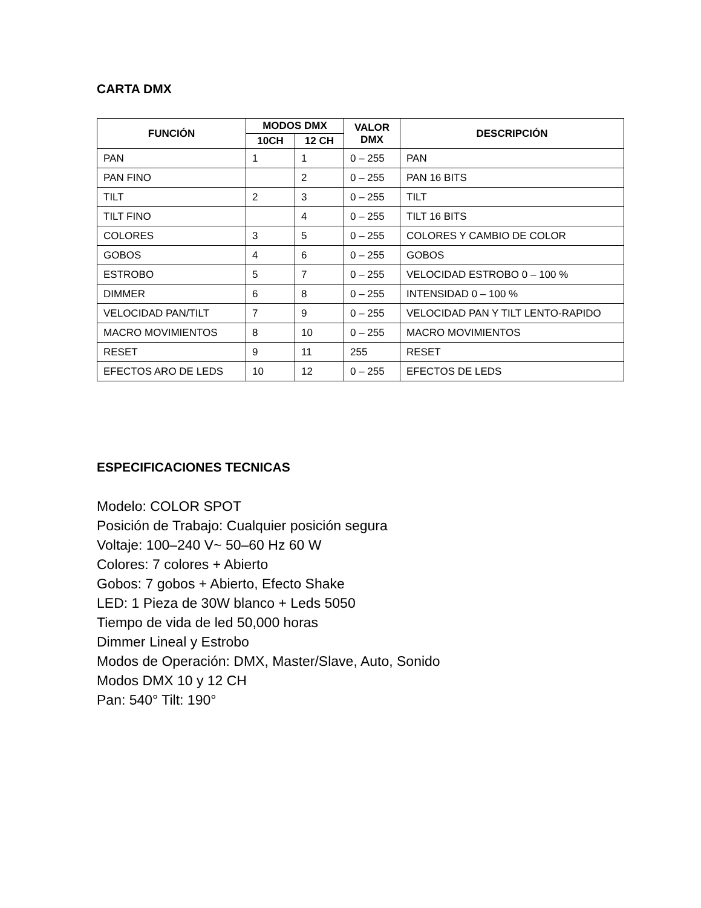CARTA DMX
| FUNCIÓN | MODOS DMX | | VALOR DMX | DESCRIPCIÓN |
| --- | --- | --- | --- | --- |
| | 10CH | 12 CH | | |
| PAN | 1 | 1 | 0 – 255 | PAN |
| PAN FINO | | 2 | 0 – 255 | PAN 16 BITS |
| TILT | 2 | 3 | 0 – 255 | TILT |
| TILT FINO | | 4 | 0 – 255 | TILT 16 BITS |
| COLORES | 3 | 5 | 0 – 255 | COLORES Y CAMBIO DE COLOR |
| GOBOS | 4 | 6 | 0 – 255 | GOBOS |
| ESTROBO | 5 | 7 | 0 – 255 | VELOCIDAD ESTROBO 0 – 100 % |
| DIMMER | 6 | 8 | 0 – 255 | INTENSIDAD 0 – 100 % |
| VELOCIDAD PAN/TILT | 7 | 9 | 0 – 255 | VELOCIDAD PAN Y TILT LENTO-RAPIDO |
| MACRO MOVIMIENTOS | 8 | 10 | 0 – 255 | MACRO MOVIMIENTOS |
| RESET | 9 | 11 | 255 | RESET |
| EFECTOS ARO DE LEDS | 10 | 12 | 0 – 255 | EFECTOS DE LEDS |
ESPECIFICACIONES TECNICAS
Modelo: COLOR SPOT
Posición de Trabajo: Cualquier posición segura
Voltaje: 100–240 V~ 50–60 Hz 60 W
Colores: 7 colores + Abierto
Gobos: 7 gobos + Abierto, Efecto Shake
LED: 1 Pieza de 30W blanco + Leds 5050
Tiempo de vida de led 50,000 horas
Dimmer Lineal y Estrobo
Modos de Operación: DMX, Master/Slave, Auto, Sonido
Modos DMX 10 y 12 CH
Pan: 540° Tilt: 190°